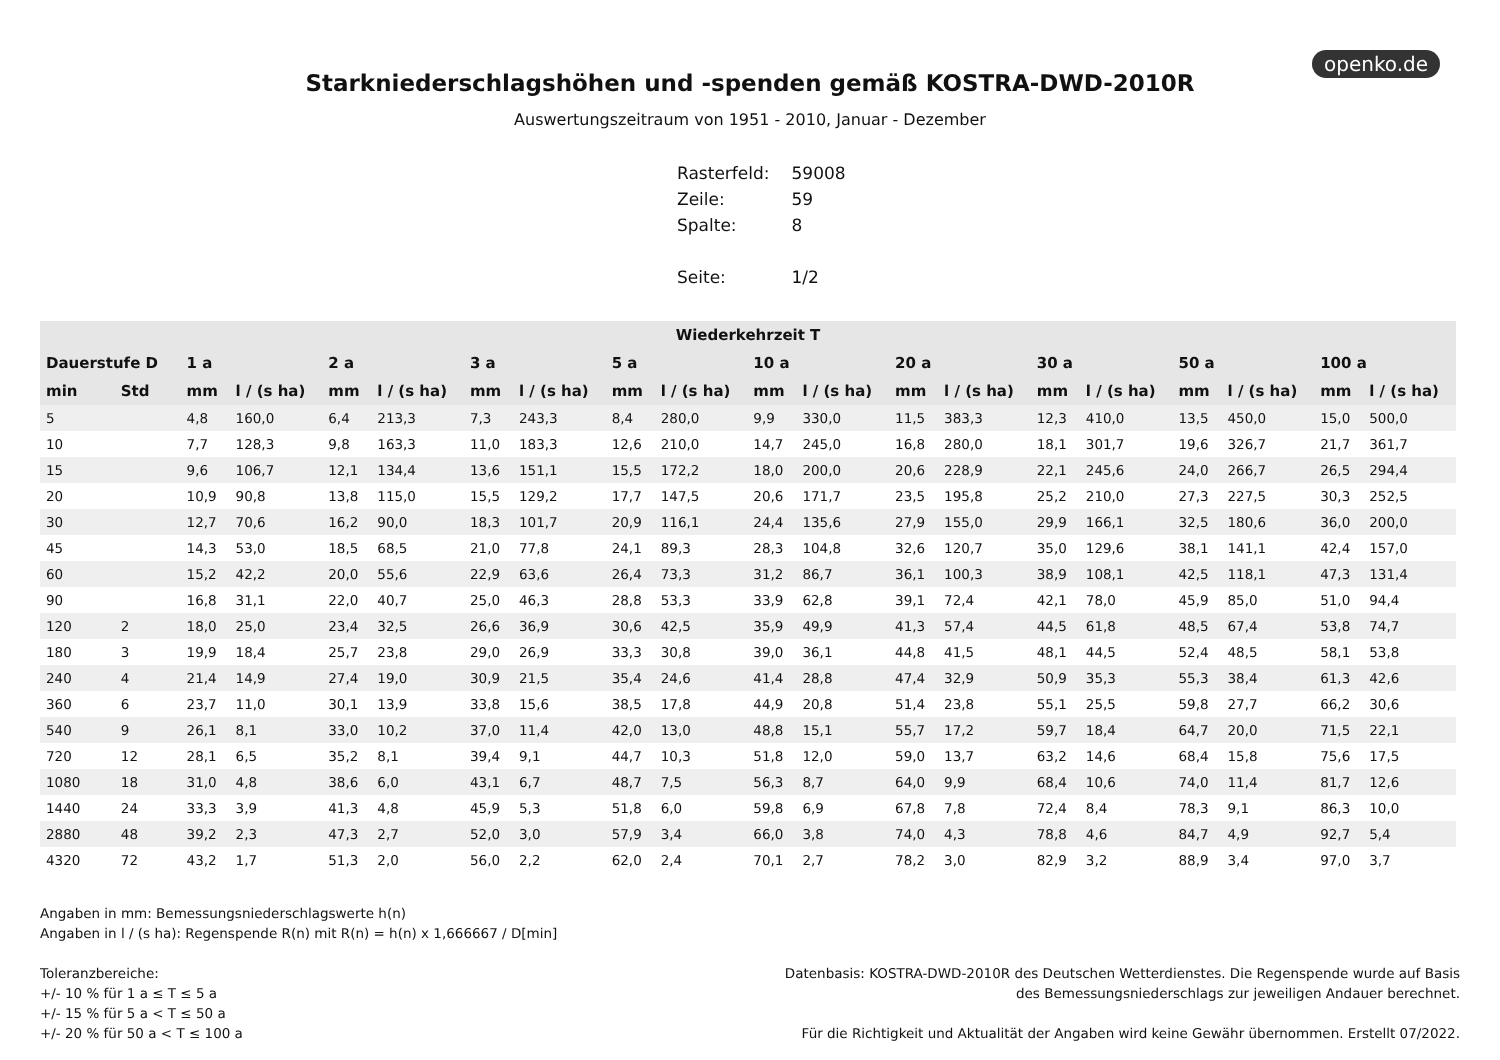openko.de
Starkniederschlagshöhen und -spenden gemäß KOSTRA-DWD-2010R
Auswertungszeitraum von 1951 - 2010, Januar - Dezember
| Rasterfeld: | 59008 |
| Zeile: | 59 |
| Spalte: | 8 |
| Seite: | 1/2 |
| Wiederkehrzeit T | | | | | | | | | | | | | | | | | | | |
| --- | --- | --- | --- | --- | --- | --- | --- | --- | --- | --- | --- | --- | --- | --- | --- | --- | --- | --- | --- |
| Dauerstufe D | | 1 a | | 2 a | | 3 a | | 5 a | | 10 a | | 20 a | | 30 a | | 50 a | | 100 a | |
| min | Std | mm | l / (s ha) | mm | l / (s ha) | mm | l / (s ha) | mm | l / (s ha) | mm | l / (s ha) | mm | l / (s ha) | mm | l / (s ha) | mm | l / (s ha) | mm | l / (s ha) |
| 5 | | 4,8 | 160,0 | 6,4 | 213,3 | 7,3 | 243,3 | 8,4 | 280,0 | 9,9 | 330,0 | 11,5 | 383,3 | 12,3 | 410,0 | 13,5 | 450,0 | 15,0 | 500,0 |
| 10 | | 7,7 | 128,3 | 9,8 | 163,3 | 11,0 | 183,3 | 12,6 | 210,0 | 14,7 | 245,0 | 16,8 | 280,0 | 18,1 | 301,7 | 19,6 | 326,7 | 21,7 | 361,7 |
| 15 | | 9,6 | 106,7 | 12,1 | 134,4 | 13,6 | 151,1 | 15,5 | 172,2 | 18,0 | 200,0 | 20,6 | 228,9 | 22,1 | 245,6 | 24,0 | 266,7 | 26,5 | 294,4 |
| 20 | | 10,9 | 90,8 | 13,8 | 115,0 | 15,5 | 129,2 | 17,7 | 147,5 | 20,6 | 171,7 | 23,5 | 195,8 | 25,2 | 210,0 | 27,3 | 227,5 | 30,3 | 252,5 |
| 30 | | 12,7 | 70,6 | 16,2 | 90,0 | 18,3 | 101,7 | 20,9 | 116,1 | 24,4 | 135,6 | 27,9 | 155,0 | 29,9 | 166,1 | 32,5 | 180,6 | 36,0 | 200,0 |
| 45 | | 14,3 | 53,0 | 18,5 | 68,5 | 21,0 | 77,8 | 24,1 | 89,3 | 28,3 | 104,8 | 32,6 | 120,7 | 35,0 | 129,6 | 38,1 | 141,1 | 42,4 | 157,0 |
| 60 | | 15,2 | 42,2 | 20,0 | 55,6 | 22,9 | 63,6 | 26,4 | 73,3 | 31,2 | 86,7 | 36,1 | 100,3 | 38,9 | 108,1 | 42,5 | 118,1 | 47,3 | 131,4 |
| 90 | | 16,8 | 31,1 | 22,0 | 40,7 | 25,0 | 46,3 | 28,8 | 53,3 | 33,9 | 62,8 | 39,1 | 72,4 | 42,1 | 78,0 | 45,9 | 85,0 | 51,0 | 94,4 |
| 120 | 2 | 18,0 | 25,0 | 23,4 | 32,5 | 26,6 | 36,9 | 30,6 | 42,5 | 35,9 | 49,9 | 41,3 | 57,4 | 44,5 | 61,8 | 48,5 | 67,4 | 53,8 | 74,7 |
| 180 | 3 | 19,9 | 18,4 | 25,7 | 23,8 | 29,0 | 26,9 | 33,3 | 30,8 | 39,0 | 36,1 | 44,8 | 41,5 | 48,1 | 44,5 | 52,4 | 48,5 | 58,1 | 53,8 |
| 240 | 4 | 21,4 | 14,9 | 27,4 | 19,0 | 30,9 | 21,5 | 35,4 | 24,6 | 41,4 | 28,8 | 47,4 | 32,9 | 50,9 | 35,3 | 55,3 | 38,4 | 61,3 | 42,6 |
| 360 | 6 | 23,7 | 11,0 | 30,1 | 13,9 | 33,8 | 15,6 | 38,5 | 17,8 | 44,9 | 20,8 | 51,4 | 23,8 | 55,1 | 25,5 | 59,8 | 27,7 | 66,2 | 30,6 |
| 540 | 9 | 26,1 | 8,1 | 33,0 | 10,2 | 37,0 | 11,4 | 42,0 | 13,0 | 48,8 | 15,1 | 55,7 | 17,2 | 59,7 | 18,4 | 64,7 | 20,0 | 71,5 | 22,1 |
| 720 | 12 | 28,1 | 6,5 | 35,2 | 8,1 | 39,4 | 9,1 | 44,7 | 10,3 | 51,8 | 12,0 | 59,0 | 13,7 | 63,2 | 14,6 | 68,4 | 15,8 | 75,6 | 17,5 |
| 1080 | 18 | 31,0 | 4,8 | 38,6 | 6,0 | 43,1 | 6,7 | 48,7 | 7,5 | 56,3 | 8,7 | 64,0 | 9,9 | 68,4 | 10,6 | 74,0 | 11,4 | 81,7 | 12,6 |
| 1440 | 24 | 33,3 | 3,9 | 41,3 | 4,8 | 45,9 | 5,3 | 51,8 | 6,0 | 59,8 | 6,9 | 67,8 | 7,8 | 72,4 | 8,4 | 78,3 | 9,1 | 86,3 | 10,0 |
| 2880 | 48 | 39,2 | 2,3 | 47,3 | 2,7 | 52,0 | 3,0 | 57,9 | 3,4 | 66,0 | 3,8 | 74,0 | 4,3 | 78,8 | 4,6 | 84,7 | 4,9 | 92,7 | 5,4 |
| 4320 | 72 | 43,2 | 1,7 | 51,3 | 2,0 | 56,0 | 2,2 | 62,0 | 2,4 | 70,1 | 2,7 | 78,2 | 3,0 | 82,9 | 3,2 | 88,9 | 3,4 | 97,0 | 3,7 |
Angaben in mm: Bemessungsniederschlagswerte h(n)
Angaben in l / (s ha): Regenspende R(n) mit R(n) = h(n) x 1,666667 / D[min]
Toleranzbereiche:
+/- 10 % für 1 a ≤ T ≤ 5 a
+/- 15 % für 5 a < T ≤ 50 a
+/- 20 % für 50 a < T ≤ 100 a
Datenbasis: KOSTRA-DWD-2010R des Deutschen Wetterdienstes. Die Regenspende wurde auf Basis
des Bemessungsniederschlags zur jeweiligen Andauer berechnet.
Für die Richtigkeit und Aktualität der Angaben wird keine Gewähr übernommen. Erstellt 07/2022.